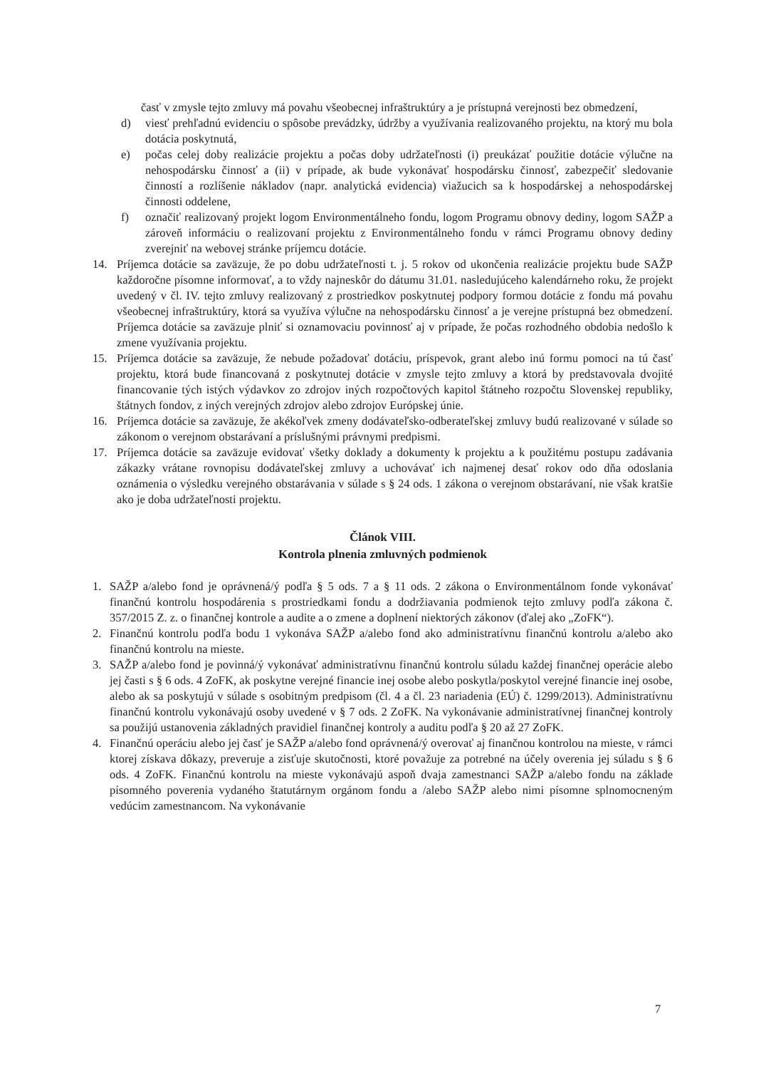časť v zmysle tejto zmluvy má povahu všeobecnej infraštruktúry a je prístupná verejnosti bez obmedzení,
d) viesť prehľadnú evidenciu o spôsobe prevádzky, údržby a využívania realizovaného projektu, na ktorý mu bola dotácia poskytnutá,
e) počas celej doby realizácie projektu a počas doby udržateľnosti (i) preukázať použitie dotácie výlučne na nehospodársku činnosť a (ii) v prípade, ak bude vykonávať hospodársku činnosť, zabezpečiť sledovanie činností a rozlíšenie nákladov (napr. analytická evidencia) viažucich sa k hospodárskej a nehospodárskej činnosti oddelene,
f) označiť realizovaný projekt logom Environmentálneho fondu, logom Programu obnovy dediny, logom SAŽP a zároveň informáciu o realizovaní projektu z Environmentálneho fondu v rámci Programu obnovy dediny zverejniť na webovej stránke príjemcu dotácie.
14. Príjemca dotácie sa zaväzuje, že po dobu udržateľnosti t. j. 5 rokov od ukončenia realizácie projektu bude SAŽP každoročne písomne informovať, a to vždy najneskôr do dátumu 31.01. nasledujúceho kalendárneho roku, že projekt uvedený v čl. IV. tejto zmluvy realizovaný z prostriedkov poskytnutej podpory formou dotácie z fondu má povahu všeobecnej infraštruktúry, ktorá sa využíva výlučne na nehospodársku činnosť a je verejne prístupná bez obmedzení. Príjemca dotácie sa zaväzuje plniť si oznamovaciu povinnosť aj v prípade, že počas rozhodného obdobia nedošlo k zmene využívania projektu.
15. Príjemca dotácie sa zaväzuje, že nebude požadovať dotáciu, príspevok, grant alebo inú formu pomoci na tú časť projektu, ktorá bude financovaná z poskytnutej dotácie v zmysle tejto zmluvy a ktorá by predstavovala dvojité financovanie tých istých výdavkov zo zdrojov iných rozpočtových kapitol štátneho rozpočtu Slovenskej republiky, štátnych fondov, z iných verejných zdrojov alebo zdrojov Európskej únie.
16. Príjemca dotácie sa zaväzuje, že akékoľvek zmeny dodávateľsko-odberateľskej zmluvy budú realizované v súlade so zákonom o verejnom obstarávaní a príslušnými právnymi predpismi.
17. Príjemca dotácie sa zaväzuje evidovať všetky doklady a dokumenty k projektu a k použitému postupu zadávania zákazky vrátane rovnopisu dodávateľskej zmluvy a uchovávať ich najmenej desať rokov odo dňa odoslania oznámenia o výsledku verejného obstarávania v súlade s § 24 ods. 1 zákona o verejnom obstarávaní, nie však kratšie ako je doba udržateľnosti projektu.
Článok VIII.
Kontrola plnenia zmluvných podmienok
1. SAŽP a/alebo fond je oprávnená/ý podľa § 5 ods. 7 a § 11 ods. 2 zákona o Environmentálnom fonde vykonávať finančnú kontrolu hospodárenia s prostriedkami fondu a dodržiavania podmienok tejto zmluvy podľa zákona č. 357/2015 Z. z. o finančnej kontrole a audite a o zmene a doplnení niektorých zákonov (ďalej ako „ZoFK“).
2. Finančnú kontrolu podľa bodu 1 vykonáva SAŽP a/alebo fond ako administratívnu finančnú kontrolu a/alebo ako finančnú kontrolu na mieste.
3. SAŽP a/alebo fond je povinná/ý vykonávať administratívnu finančnú kontrolu súladu každej finančnej operácie alebo jej časti s § 6 ods. 4 ZoFK, ak poskytne verejné financie inej osobe alebo poskytla/poskytol verejné financie inej osobe, alebo ak sa poskytujú v súlade s osobitným predpisom (čl. 4 a čl. 23 nariadenia (EÚ) č. 1299/2013). Administratívnu finančnú kontrolu vykonávajú osoby uvedené v § 7 ods. 2 ZoFK. Na vykonávanie administratívnej finančnej kontroly sa použijú ustanovenia základných pravidiel finančnej kontroly a auditu podľa § 20 až 27 ZoFK.
4. Finančnú operáciu alebo jej časť je SAŽP a/alebo fond oprávnená/ý overovať aj finančnou kontrolou na mieste, v rámci ktorej získava dôkazy, preveruje a zisťuje skutočnosti, ktoré považuje za potrebné na účely overenia jej súladu s § 6 ods. 4 ZoFK. Finančnú kontrolu na mieste vykonávajú aspoň dvaja zamestnanci SAŽP a/alebo fondu na základe písomného poverenia vydaného štatutárnym orgánom fondu a /alebo SAŽP alebo nimi písomne splnomocneným vedúcim zamestnancom. Na vykonávanie
7